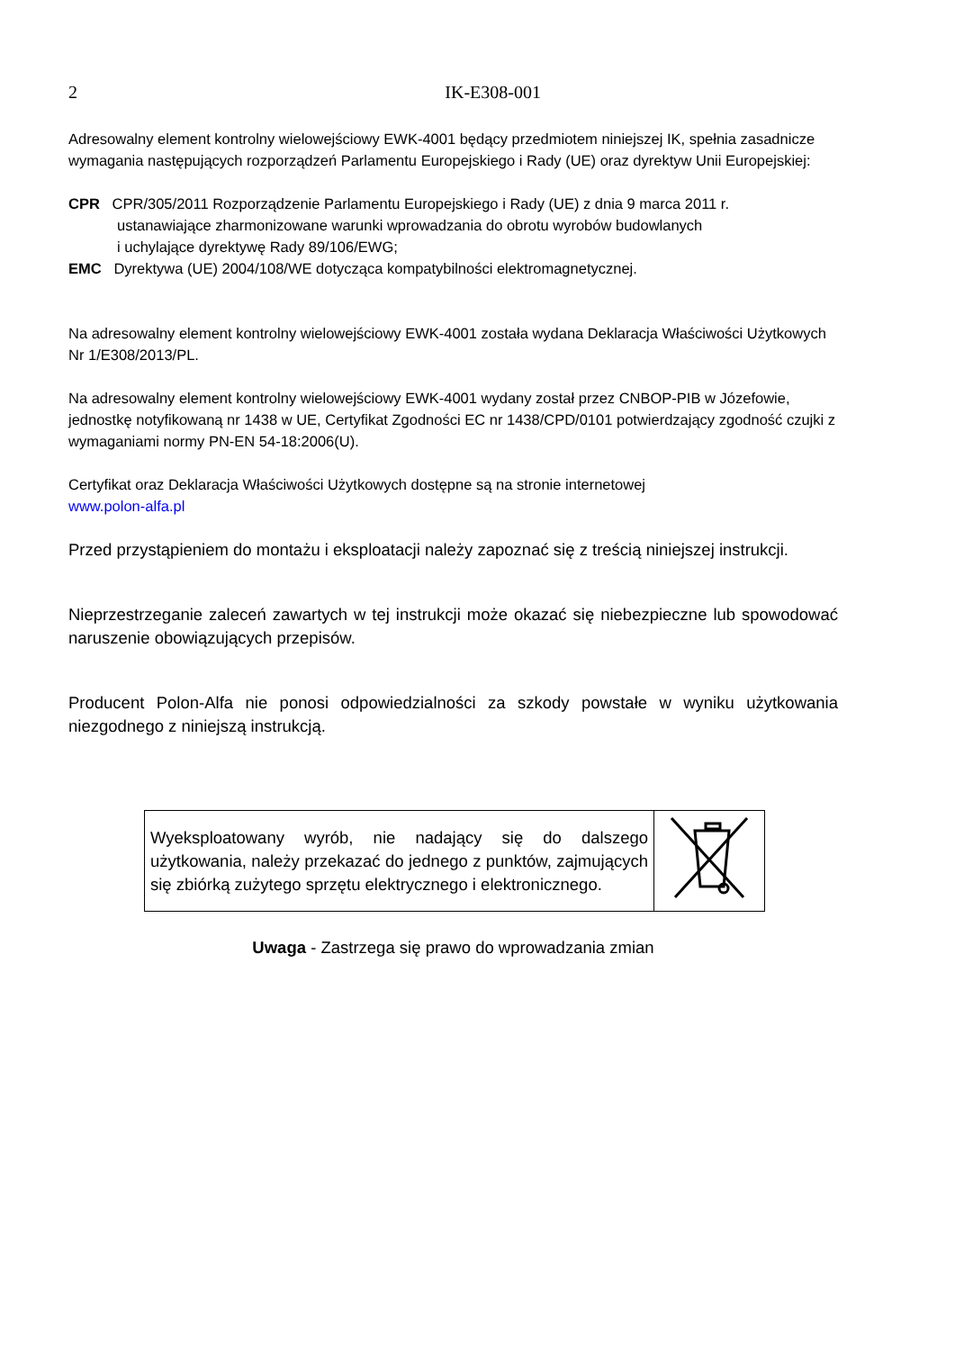2 IK-E308-001
Adresowalny element kontrolny wielowejściowy EWK-4001 będący przedmiotem niniejszej IK, spełnia zasadnicze wymagania następujących rozporządzeń Parlamentu Europejskiego i Rady (UE) oraz dyrektyw Unii Europejskiej:
CPR CPR/305/2011 Rozporządzenie Parlamentu Europejskiego i Rady (UE) z dnia 9 marca 2011 r.
ustanawiające zharmonizowane warunki wprowadzania do obrotu wyrobów budowlanych
i uchylające dyrektywę Rady 89/106/EWG;
EMC Dyrektywa (UE) 2004/108/WE dotycząca kompatybilności elektromagnetycznej.
Na adresowalny element kontrolny wielowejściowy EWK-4001 została wydana Deklaracja Właściwości Użytkowych Nr 1/E308/2013/PL.
Na adresowalny element kontrolny wielowejściowy EWK-4001 wydany został przez CNBOP-PIB w Józefowie, jednostkę notyfikowaną nr 1438 w UE, Certyfikat Zgodności EC nr 1438/CPD/0101 potwierdzający zgodność czujki z wymaganiami normy PN-EN 54-18:2006(U).
Certyfikat oraz Deklaracja Właściwości Użytkowych dostępne są na stronie internetowej
www.polon-alfa.pl
Przed przystąpieniem do montażu i eksploatacji należy zapoznać się z treścią niniejszej instrukcji.
Nieprzestrzeganie zaleceń zawartych w tej instrukcji może okazać się niebezpieczne lub spowodować naruszenie obowiązujących przepisów.
Producent Polon-Alfa nie ponosi odpowiedzialności za szkody powstałe w wyniku użytkowania niezgodnego z niniejszą instrukcją.
| Wyeksploatowany wyrób, nie nadający się do dalszego użytkowania, należy przekazać do jednego z punktów, zajmujących się zbiórką zużytego sprzętu elektrycznego i elektronicznego. | |
Uwaga - Zastrzega się prawo do wprowadzania zmian